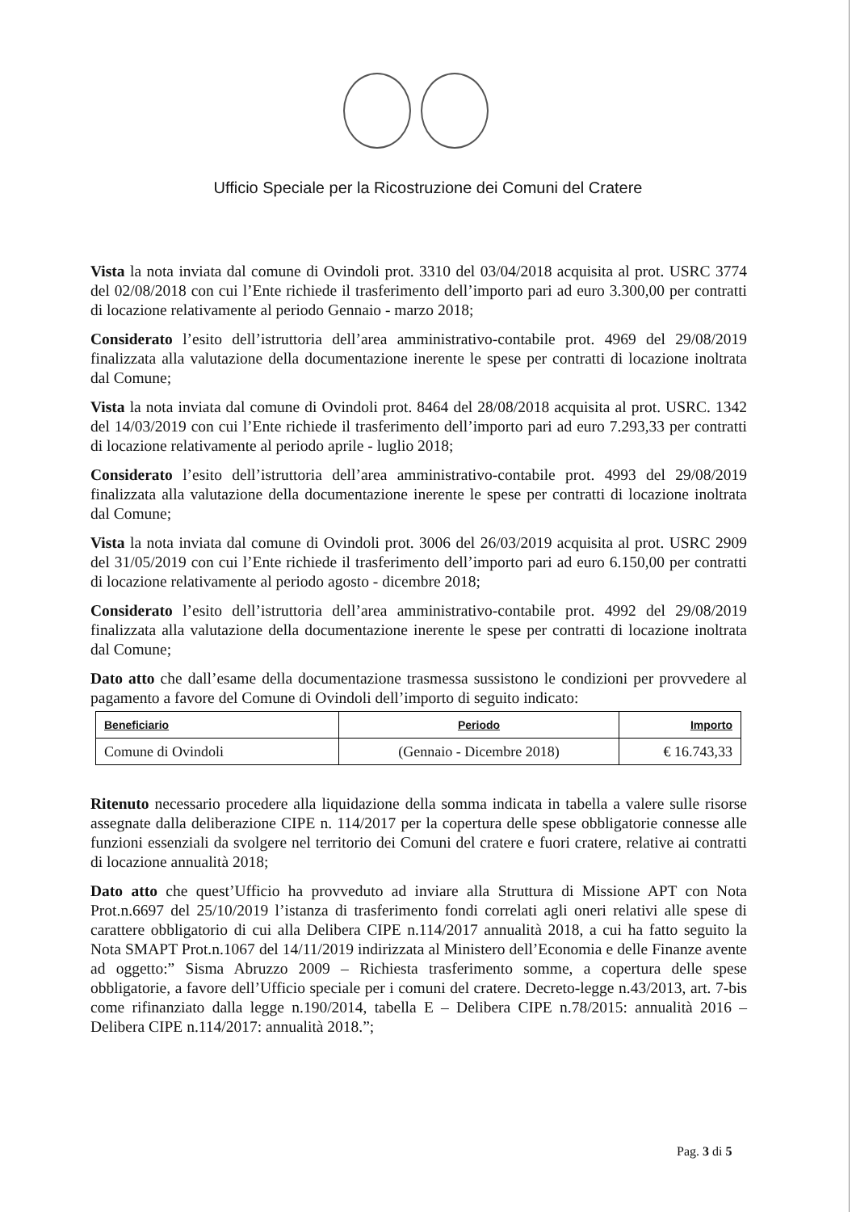Ufficio Speciale per la Ricostruzione dei Comuni del Cratere
Vista la nota inviata dal comune di Ovindoli prot. 3310 del 03/04/2018 acquisita al prot. USRC 3774 del 02/08/2018 con cui l’Ente richiede il trasferimento dell’importo pari ad euro 3.300,00 per contratti di locazione relativamente al periodo Gennaio - marzo 2018;
Considerato l’esito dell’istruttoria dell’area amministrativo-contabile prot. 4969 del 29/08/2019 finalizzata alla valutazione della documentazione inerente le spese per contratti di locazione inoltrata dal Comune;
Vista la nota inviata dal comune di Ovindoli prot. 8464 del 28/08/2018 acquisita al prot. USRC. 1342 del 14/03/2019 con cui l’Ente richiede il trasferimento dell’importo pari ad euro 7.293,33 per contratti di locazione relativamente al periodo aprile - luglio 2018;
Considerato l’esito dell’istruttoria dell’area amministrativo-contabile prot. 4993 del 29/08/2019 finalizzata alla valutazione della documentazione inerente le spese per contratti di locazione inoltrata dal Comune;
Vista la nota inviata dal comune di Ovindoli prot. 3006 del 26/03/2019 acquisita al prot. USRC 2909 del 31/05/2019 con cui l’Ente richiede il trasferimento dell’importo pari ad euro 6.150,00 per contratti di locazione relativamente al periodo agosto - dicembre 2018;
Considerato l’esito dell’istruttoria dell’area amministrativo-contabile prot. 4992 del 29/08/2019 finalizzata alla valutazione della documentazione inerente le spese per contratti di locazione inoltrata dal Comune;
Dato atto che dall’esame della documentazione trasmessa sussistono le condizioni per provvedere al pagamento a favore del Comune di Ovindoli dell’importo di seguito indicato:
| Beneficiario | Periodo | Importo |
| --- | --- | --- |
| Comune di Ovindoli | (Gennaio - Dicembre 2018) | € 16.743,33 |
Ritenuto necessario procedere alla liquidazione della somma indicata in tabella a valere sulle risorse assegnate dalla deliberazione CIPE n. 114/2017 per la copertura delle spese obbligatorie connesse alle funzioni essenziali da svolgere nel territorio dei Comuni del cratere e fuori cratere, relative ai contratti di locazione annualità 2018;
Dato atto che quest’Ufficio ha provveduto ad inviare alla Struttura di Missione APT con Nota Prot.n.6697 del 25/10/2019 l’istanza di trasferimento fondi correlati agli oneri relativi alle spese di carattere obbligatorio di cui alla Delibera CIPE n.114/2017 annualità 2018, a cui ha fatto seguito la Nota SMAPT Prot.n.1067 del 14/11/2019 indirizzata al Ministero dell’Economia e delle Finanze avente ad oggetto:” Sisma Abruzzo 2009 – Richiesta trasferimento somme, a copertura delle spese obbligatorie, a favore dell’Ufficio speciale per i comuni del cratere. Decreto-legge n.43/2013, art. 7-bis come rifinanziato dalla legge n.190/2014, tabella E – Delibera CIPE n.78/2015: annualità 2016 – Delibera CIPE n.114/2017: annualità 2018.”;
Pag. 3 di 5